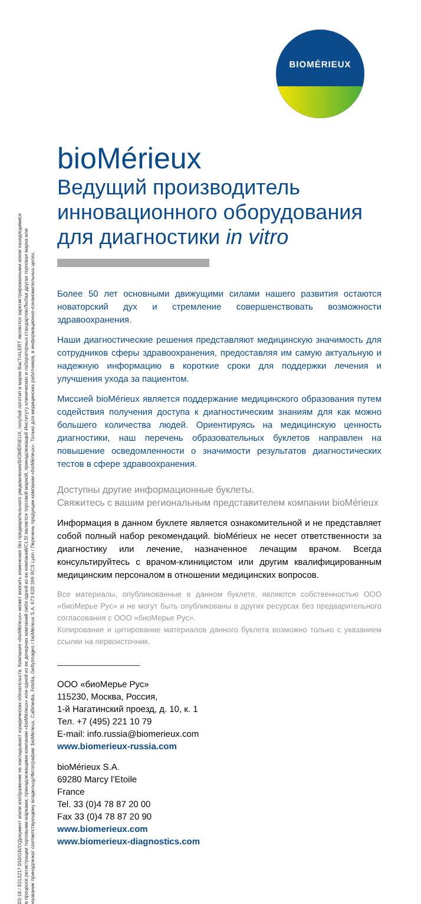BIOMÉRIEUX
03-18 / 9313217 010/GB/D/Документ и/или изображение не накладывают юридических обязательств. Компания «bioMérieux» может вносить изменения без предварительного уведомления/BIOMÉRIEUX, голубой логотип и марки BacT/ALERT являются зарегистрированными и/или находящимися
в процессе регистрации торговыми марками, принадлежащими компании «bioMérieux» или одной из ее дочерних компаний либо одной из ее компаний/CLSI является торговой маркой, принадлежащей Институту клинических и лабораторных стандартов/Любая другая торговая марка или
название принадлежат соответствующему владельцу/Фотографии: bioMérieux, Callimedia, Fotolia, GettyImages / bioMérieux S.A. 673 620 399 RCS Lyon / Перечень продукции компании «bioMérieux». Только для медицинских работников, в информационно-ознакомительных целях.
bioMérieux
Ведущий производитель инновационного оборудования для диагностики in vitro
Более 50 лет основными движущими силами нашего развития остаются новаторский дух и стремление совершенствовать возможности здравоохранения.
Наши диагностические решения представляют медицинскую значимость для сотрудников сферы здравоохранения, предоставляя им самую актуальную и надежную информацию в короткие сроки для поддержки лечения и улучшения ухода за пациентом.
Миссией bioMérieux является поддержание медицинского образования путем содействия получения доступа к диагностическим знаниям для как можно большего количества людей. Ориентируясь на медицинскую ценность диагностики, наш перечень образовательных буклетов направлен на повышение осведомленности о значимости результатов диагностических тестов в сфере здравоохранения.
Доступны другие информационные буклеты.
Свяжитесь с вашим региональным представителем компании bioMérieux
Информация в данном буклете является ознакомительной и не представляет собой полный набор рекомендаций. bioMérieux не несет ответственности за диагностику или лечение, назначенное лечащим врачом. Всегда консультируйтесь с врачом-клиницистом или другим квалифицированным медицинским персоналом в отношении медицинских вопросов.
Все материалы, опубликованные в данном буклете, являются собственностью ООО «биоМерье Рус» и не могут быть опубликованы в других ресурсах без предварительного согласования с ООО «биоМерье Рус».
Копирование и цитирование материалов данного буклета возможно только с указанием ссылки на первоисточник.
ООО «биоМерье Рус»
115230, Москва, Россия,
1-й Нагатинский проезд, д. 10, к. 1
Тел. +7 (495) 221 10 79
E-mail: info.russia@biomerieux.com
www.biomerieux-russia.com
bioMérieux S.A.
69280 Marcy l’Etoile
France
Tel. 33 (0)4 78 87 20 00
Fax 33 (0)4 78 87 20 90
www.biomerieux.com
www.biomerieux-diagnostics.com